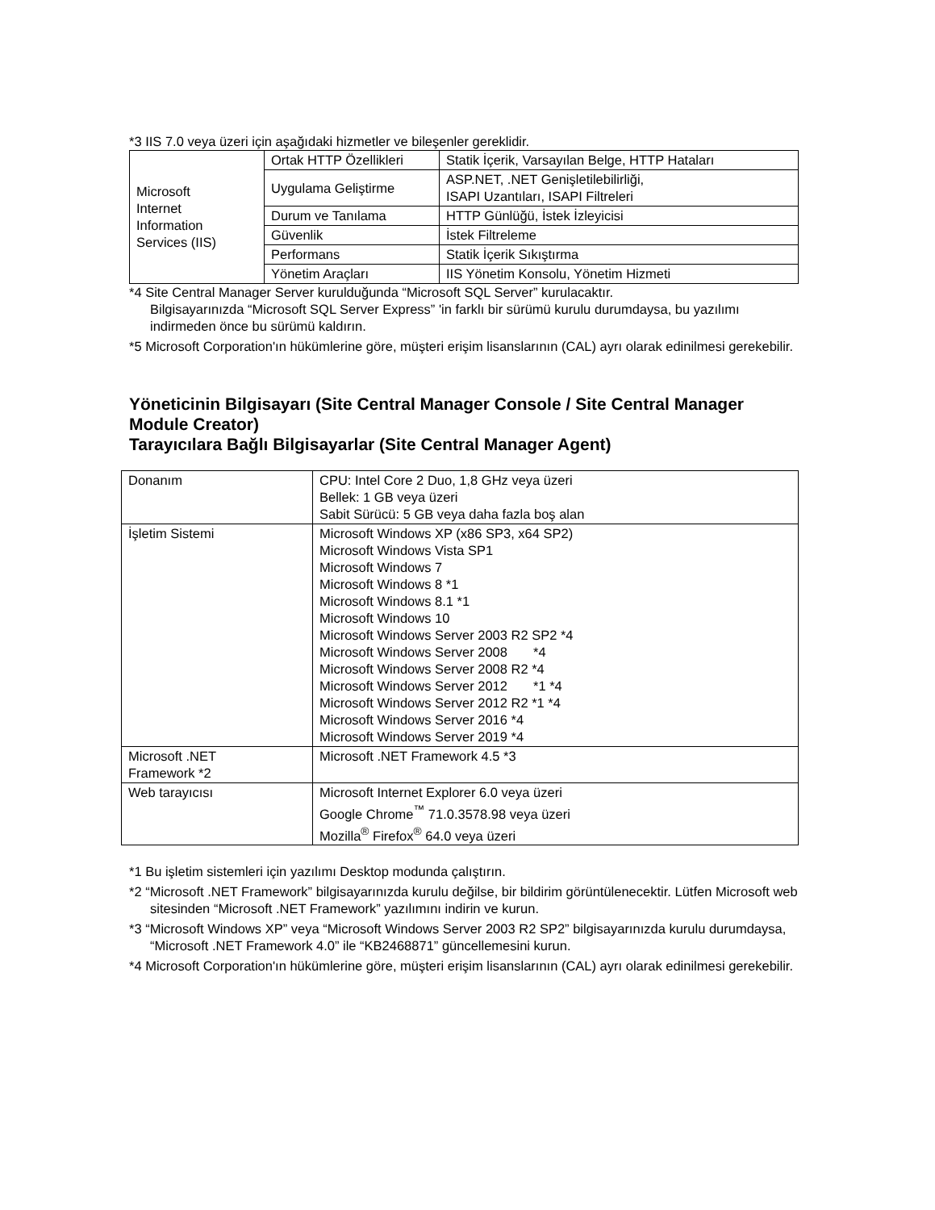*3 IIS 7.0 veya üzeri için aşağıdaki hizmetler ve bileşenler gereklidir.
| Microsoft Internet Information Services (IIS) | Ortak HTTP Özellikleri | Statik İçerik, Varsayılan Belge, HTTP Hataları |
| | Uygulama Geliştirme | ASP.NET, .NET Genişletilebilirliği, ISAPI Uzantıları, ISAPI Filtreleri |
| | Durum ve Tanılama | HTTP Günlüğü, İstek İzleyicisi |
| | Güvenlik | İstek Filtreleme |
| | Performans | Statik İçerik Sıkıştırma |
| | Yönetim Araçları | IIS Yönetim Konsolu, Yönetim Hizmeti |
*4 Site Central Manager Server kurulduğunda “Microsoft SQL Server” kurulacaktır.
Bilgisayarınızda “Microsoft SQL Server Express” 'in farklı bir sürümü kurulu durumdaysa, bu yazılımı indirmeden önce bu sürümü kaldırın.
*5 Microsoft Corporation'ın hükümlerine göre, müşteri erişim lisanslarının (CAL) ayrı olarak edinilmesi gerekebilir.
Yöneticinin Bilgisayarı (Site Central Manager Console / Site Central Manager Module Creator)
Tarayıcılara Bağlı Bilgisayarlar (Site Central Manager Agent)
| Donanım | CPU: Intel Core 2 Duo, 1,8 GHz veya üzeri Bellek: 1 GB veya üzeri Sabit Sürücü: 5 GB veya daha fazla boş alan |
| İşletim Sistemi | Microsoft Windows XP (x86 SP3, x64 SP2) Microsoft Windows Vista SP1 Microsoft Windows 7 Microsoft Windows 8 *1 Microsoft Windows 8.1 *1 Microsoft Windows 10 Microsoft Windows Server 2003 R2 SP2 *4 Microsoft Windows Server 2008 *4 Microsoft Windows Server 2008 R2 *4 Microsoft Windows Server 2012 *1 *4 Microsoft Windows Server 2012 R2 *1 *4 Microsoft Windows Server 2016 *4 Microsoft Windows Server 2019 *4 |
| Microsoft .NET Framework *2 | Microsoft .NET Framework 4.5 *3 |
| Web tarayıcısı | Microsoft Internet Explorer 6.0 veya üzeri Google Chrome<sup>™</sup> 71.0.3578.98 veya üzeri Mozilla<sup>®</sup> Firefox<sup>®</sup> 64.0 veya üzeri |
*1 Bu işletim sistemleri için yazılımı Desktop modunda çalıştırın.
*2 “Microsoft .NET Framework” bilgisayarınızda kurulu değilse, bir bildirim görüntülenecektir. Lütfen Microsoft web sitesinden “Microsoft .NET Framework” yazılımını indirin ve kurun.
*3 “Microsoft Windows XP” veya “Microsoft Windows Server 2003 R2 SP2” bilgisayarınızda kurulu durumdaysa, “Microsoft .NET Framework 4.0” ile “KB2468871” güncellemesini kurun.
*4 Microsoft Corporation'ın hükümlerine göre, müşteri erişim lisanslarının (CAL) ayrı olarak edinilmesi gerekebilir.